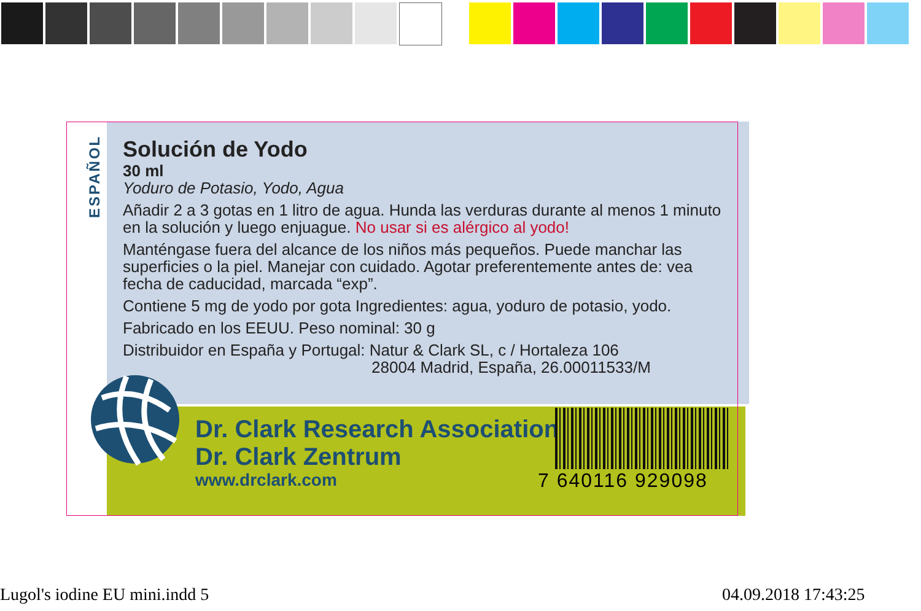ESPAÑOL
Solución de Yodo
30 ml
Yoduro de Potasio, Yodo, Agua
Añadir 2 a 3 gotas en 1 litro de agua. Hunda las verduras durante al menos 1 minuto en la solución y luego enjuague. No usar si es alérgico al yodo!
Manténgase fuera del alcance de los niños más pequeños. Puede manchar las superficies o la piel. Manejar con cuidado. Agotar preferentemente antes de: vea fecha de caducidad, marcada “exp”.
Contiene 5 mg de yodo por gota Ingredientes: agua, yoduro de potasio, yodo.
Fabricado en los EEUU. Peso nominal: 30 g
Distribuidor en España y Portugal: Natur & Clark SL, c / Hortaleza 106
28004 Madrid, España, 26.00011533/M
Dr. Clark Research Association
Dr. Clark Zentrum
www.drclark.com
7 640116 929098
Lugol's iodine EU mini.indd 5 04.09.2018 17:43:25